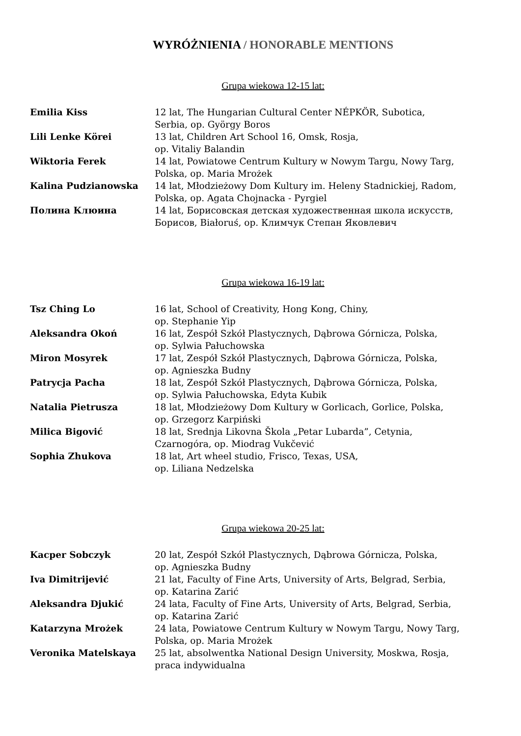WYRÓŻNIENIA / HONORABLE MENTIONS
Grupa wiekowa 12-15 lat:
| Emilia Kiss | 12 lat, The Hungarian Cultural Center NÉPKÖR, Subotica, Serbia, op. György Boros |
| Lili Lenke Körei | 13 lat, Children Art School 16, Omsk, Rosja, op. Vitaliy Balandin |
| Wiktoria Ferek | 14 lat, Powiatowe Centrum Kultury w Nowym Targu, Nowy Targ, Polska, op. Maria Mrożek |
| Kalina Pudzianowska | 14 lat, Młodzieżowy Dom Kultury im. Heleny Stadnickiej, Radom, Polska, op. Agata Chojnacka - Pyrgiel |
| Полина Клюина | 14 lat, Борисовская детская художественная школа искусств, Борисов, Białoruś, op. Климчук Степан Яковлевич |
Grupa wiekowa 16-19 lat:
| Tsz Ching Lo | 16 lat, School of Creativity, Hong Kong, Chiny, op. Stephanie Yip |
| Aleksandra Okoń | 16 lat, Zespół Szkół Plastycznych, Dąbrowa Górnicza, Polska, op. Sylwia Pałuchowska |
| Miron Mosyrek | 17 lat, Zespół Szkół Plastycznych, Dąbrowa Górnicza, Polska, op. Agnieszka Budny |
| Patrycja Pacha | 18 lat, Zespół Szkół Plastycznych, Dąbrowa Górnicza, Polska, op. Sylwia Pałuchowska, Edyta Kubik |
| Natalia Pietrusza | 18 lat, Młodzieżowy Dom Kultury w Gorlicach, Gorlice, Polska, op. Grzegorz Karpiński |
| Milica Bigović | 18 lat, Srednja Likovna Škola „Petar Lubarda”, Cetynia, Czarnogóra, op. Miodrag Vukčević |
| Sophia Zhukova | 18 lat, Art wheel studio, Frisco, Texas, USA, op. Liliana Nedzelska |
Grupa wiekowa 20-25 lat:
| Kacper Sobczyk | 20 lat, Zespół Szkół Plastycznych, Dąbrowa Górnicza, Polska, op. Agnieszka Budny |
| Iva Dimitrijević | 21 lat, Faculty of Fine Arts, University of Arts, Belgrad, Serbia, op. Katarina Zarić |
| Aleksandra Djukić | 24 lata, Faculty of Fine Arts, University of Arts, Belgrad, Serbia, op. Katarina Zarić |
| Katarzyna Mrożek | 24 lata, Powiatowe Centrum Kultury w Nowym Targu, Nowy Targ, Polska, op. Maria Mrożek |
| Veronika Matelskaya | 25 lat, absolwentka National Design University, Moskwa, Rosja, praca indywidualna |